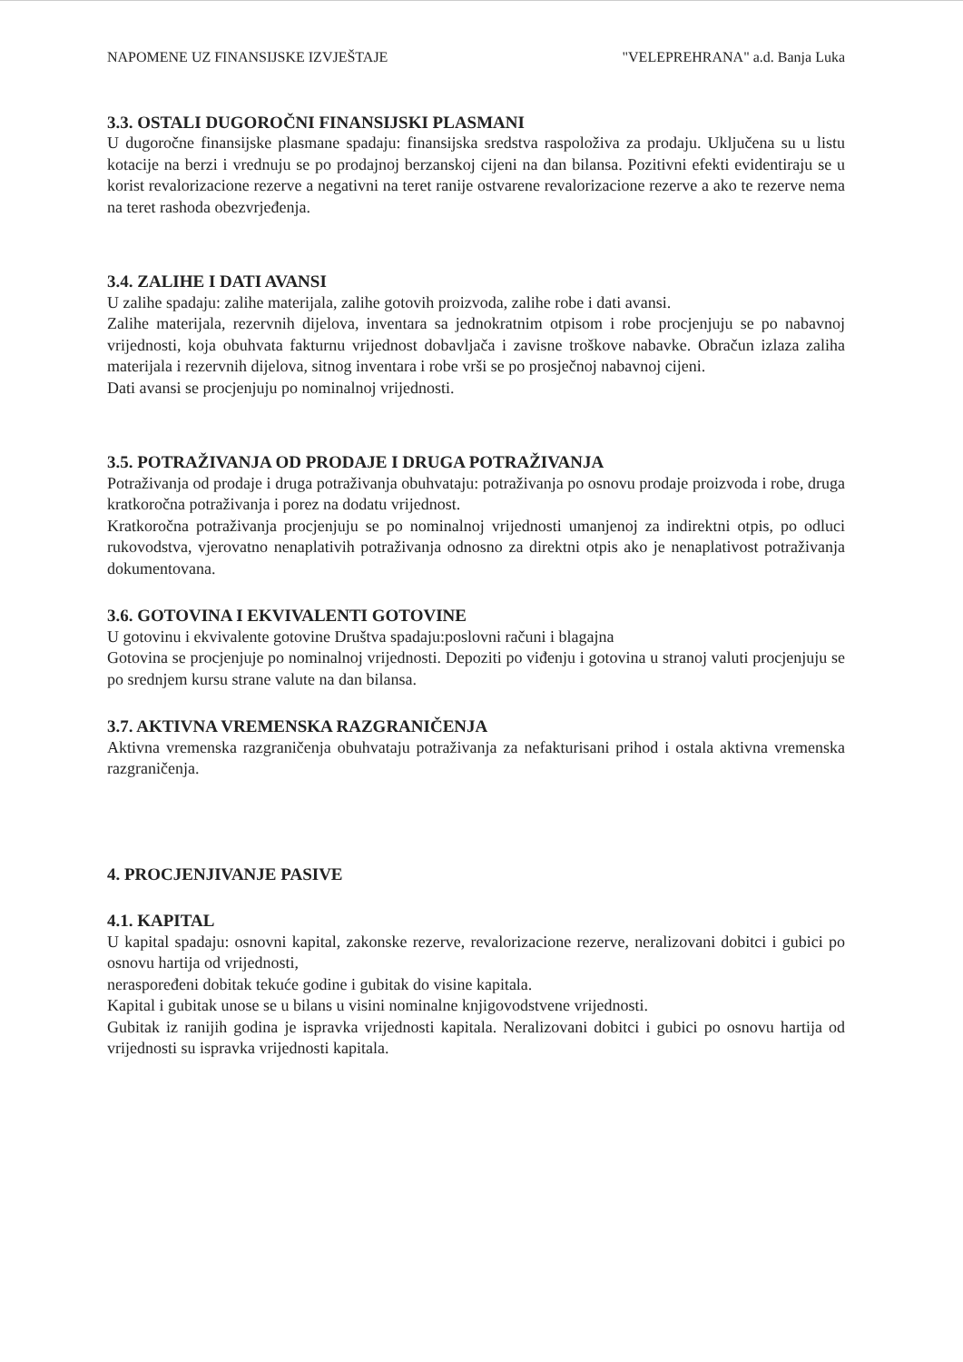NAPOMENE UZ FINANSIJSKE IZVJEŠTAJE "VELEPREHRANA" a.d. Banja Luka
3.3. OSTALI DUGOROČNI FINANSIJSKI PLASMANI
U dugoročne finansijske plasmane spadaju: finansijska sredstva raspoloživa za prodaju. Uključena su u listu kotacije na berzi i vrednuju se po prodajnoj berzanskoj cijeni na dan bilansa. Pozitivni efekti evidentiraju se u korist revalorizacione rezerve a negativni na teret ranije ostvarene revalorizacione rezerve a ako te rezerve nema na teret rashoda obezvrjeđenja.
3.4. ZALIHE I DATI AVANSI
U zalihe spadaju: zalihe materijala, zalihe gotovih proizvoda, zalihe robe i dati avansi.
Zalihe materijala, rezervnih dijelova, inventara sa jednokratnim otpisom i robe procjenjuju se po nabavnoj vrijednosti, koja obuhvata fakturnu vrijednost dobavljača i zavisne troškove nabavke. Obračun izlaza zaliha materijala i rezervnih dijelova, sitnog inventara i robe vrši se po prosječnoj nabavnoj cijeni.
Dati avansi se procjenjuju po nominalnoj vrijednosti.
3.5. POTRAŽIVANJA OD PRODAJE I DRUGA POTRAŽIVANJA
Potraživanja od prodaje i druga potraživanja obuhvataju: potraživanja po osnovu prodaje proizvoda i robe, druga kratkoročna potraživanja i porez na dodatu vrijednost.
Kratkoročna potraživanja procjenjuju se po nominalnoj vrijednosti umanjenoj za indirektni otpis, po odluci rukovodstva, vjerovatno nenaplativih potraživanja odnosno za direktni otpis ako je nenaplativost potraživanja dokumentovana.
3.6. GOTOVINA I EKVIVALENTI GOTOVINE
U gotovinu i ekvivalente gotovine Društva spadaju:poslovni računi i blagajna
Gotovina se procjenjuje po nominalnoj vrijednosti. Depoziti po viđenju i gotovina u stranoj valuti procjenjuju se po srednjem kursu strane valute na dan bilansa.
3.7. AKTIVNA VREMENSKA RAZGRANIČENJA
Aktivna vremenska razgraničenja obuhvataju potraživanja za nefakturisani prihod i ostala aktivna vremenska razgraničenja.
4. PROCJENJIVANJE PASIVE
4.1. KAPITAL
U kapital spadaju: osnovni kapital, zakonske rezerve, revalorizacione rezerve, neralizovani dobitci i gubici po osnovu hartija od vrijednosti,
neraspoređeni dobitak tekuće godine i gubitak do visine kapitala.
Kapital i gubitak unose se u bilans u visini nominalne knjigovodstvene vrijednosti.
Gubitak iz ranijih godina je ispravka vrijednosti kapitala. Neralizovani dobitci i gubici po osnovu hartija od vrijednosti su ispravka vrijednosti kapitala.